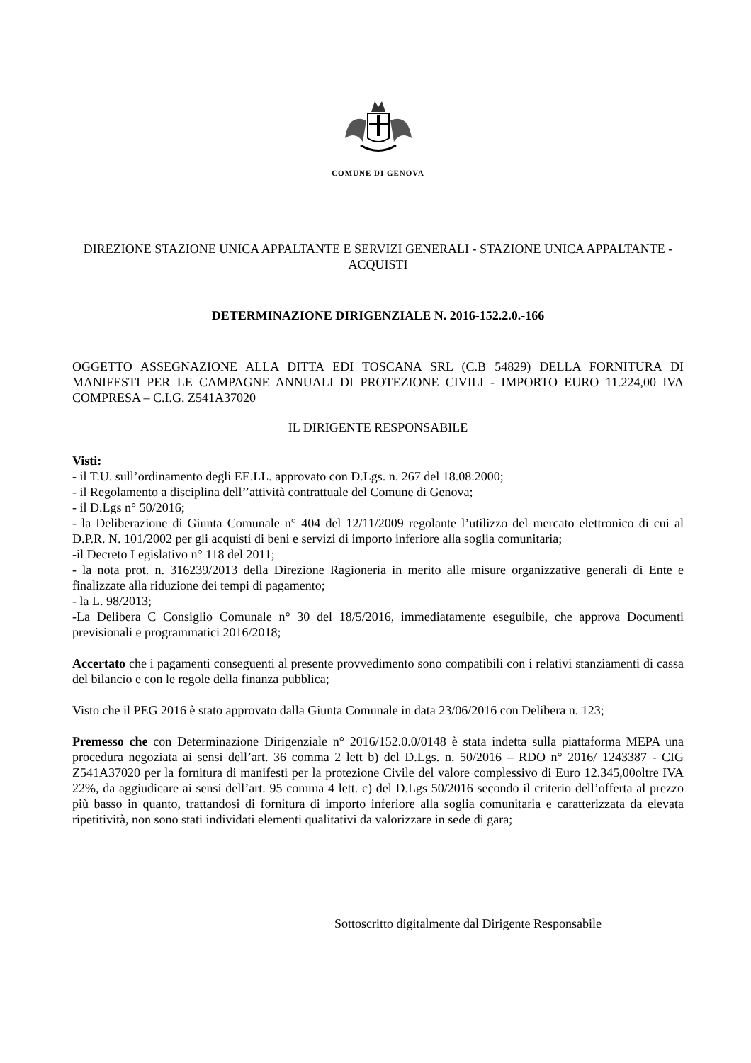COMUNE DI GENOVA
DIREZIONE STAZIONE UNICA APPALTANTE E SERVIZI GENERALI - STAZIONE UNICA APPALTANTE - ACQUISTI
DETERMINAZIONE DIRIGENZIALE N. 2016-152.2.0.-166
OGGETTO ASSEGNAZIONE ALLA DITTA EDI TOSCANA SRL (C.B 54829) DELLA FORNITURA DI MANIFESTI PER LE CAMPAGNE ANNUALI DI PROTEZIONE CIVILI - IMPORTO EURO 11.224,00 IVA COMPRESA – C.I.G. Z541A37020
IL DIRIGENTE RESPONSABILE
Visti:
- il T.U. sull’ordinamento degli EE.LL. approvato con D.Lgs. n. 267 del 18.08.2000;
- il Regolamento a disciplina dell’’attività contrattuale del Comune di Genova;
- il D.Lgs n° 50/2016;
- la Deliberazione di Giunta Comunale n° 404 del 12/11/2009 regolante l’utilizzo del mercato elettronico di cui al D.P.R. N. 101/2002 per gli acquisti di beni e servizi di importo inferiore alla soglia comunitaria;
-il Decreto Legislativo n° 118 del 2011;
- la nota prot. n. 316239/2013 della Direzione Ragioneria in merito alle misure organizzative generali di Ente e finalizzate alla riduzione dei tempi di pagamento;
- la L. 98/2013;
-La Delibera C Consiglio Comunale n° 30 del 18/5/2016, immediatamente eseguibile, che approva Documenti previsionali e programmatici 2016/2018;
Accertato che i pagamenti conseguenti al presente provvedimento sono compatibili con i relativi stanziamenti di cassa del bilancio e con le regole della finanza pubblica;
Visto che il PEG 2016 è stato approvato dalla Giunta Comunale in data 23/06/2016 con Delibera n. 123;
Premesso che con Determinazione Dirigenziale n° 2016/152.0.0/0148 è stata indetta sulla piattaforma MEPA una procedura negoziata ai sensi dell’art. 36 comma 2 lett b) del D.Lgs. n. 50/2016 – RDO n° 2016/ 1243387 - CIG Z541A37020 per la fornitura di manifesti per la protezione Civile del valore complessivo di Euro 12.345,00oltre IVA 22%, da aggiudicare ai sensi dell’art. 95 comma 4 lett. c) del D.Lgs 50/2016 secondo il criterio dell’offerta al prezzo più basso in quanto, trattandosi di fornitura di importo inferiore alla soglia comunitaria e caratterizzata da elevata ripetitività, non sono stati individati elementi qualitativi da valorizzare in sede di gara;
Sottoscritto digitalmente dal Dirigente Responsabile